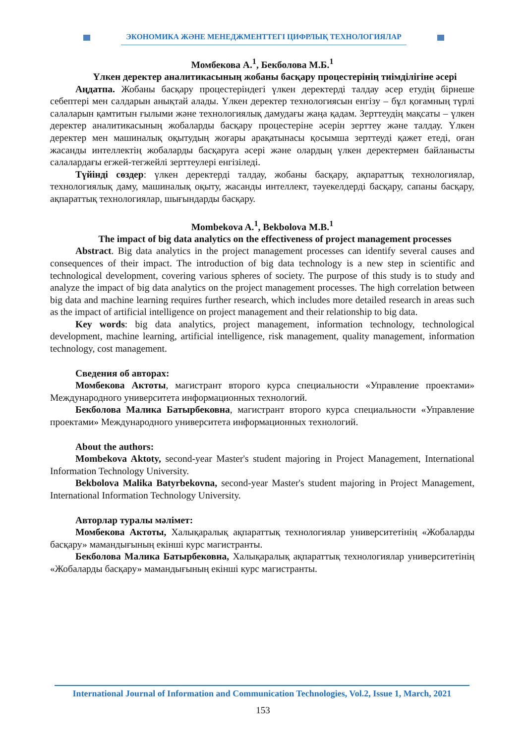ЭКОНОМИКА ЖӘНЕ МЕНЕДЖМЕНТТЕГІ ЦИФРЛЫҚ ТЕХНОЛОГИЯЛАР
Момбекова А.<sup>1</sup>, Бекболова М.Б.<sup>1</sup>
Үлкен деректер аналитикасының жобаны басқару процестерінің тиімділігіне әсері
Аңдатпа. Жобаны басқару процестеріндегі үлкен деректерді талдау әсер етудің бірнеше себептері мен салдарын анықтай алады. Үлкен деректер технологиясын енгізу – бұл қоғамның түрлі салаларын қамтитын ғылыми және технологиялық дамудағы жаңа қадам. Зерттеудің мақсаты – үлкен деректер аналитикасының жобаларды басқару процестеріне әсерін зерттеу және талдау. Үлкен деректер мен машиналық оқытудың жоғары арақатынасы қосымша зерттеуді қажет етеді, оған жасанды интеллектің жобаларды басқаруға әсері және олардың үлкен деректермен байланысты салалардағы егжей-тегжейлі зерттеулері енгізіледі.
Түйінді сөздер: үлкен деректерді талдау, жобаны басқару, ақпараттық технологиялар, технологиялық даму, машиналық оқыту, жасанды интеллект, тәуекелдерді басқару, сапаны басқару, ақпараттық технологиялар, шығындарды басқару.
Mombekova A.<sup>1</sup>, Bekbolova M.B.<sup>1</sup>
The impact of big data analytics on the effectiveness of project management processes
Abstract. Big data analytics in the project management processes can identify several causes and consequences of their impact. The introduction of big data technology is a new step in scientific and technological development, covering various spheres of society. The purpose of this study is to study and analyze the impact of big data analytics on the project management processes. The high correlation between big data and machine learning requires further research, which includes more detailed research in areas such as the impact of artificial intelligence on project management and their relationship to big data.
Key words: big data analytics, project management, information technology, technological development, machine learning, artificial intelligence, risk management, quality management, information technology, cost management.
Сведения об авторах:
Момбекова Актоты, магистрант второго курса специальности «Управление проектами» Международного университета информационных технологий.
Бекболова Малика Батырбековна, магистрант второго курса специальности «Управление проектами» Международного университета информационных технологий.
About the authors:
Mombekova Aktoty, second-year Master's student majoring in Project Management, International Information Technology University.
Bekbolova Malika Batyrbekovna, second-year Master's student majoring in Project Management, International Information Technology University.
Авторлар туралы мәлімет:
Момбекова Актоты, Халықаралық ақпараттық технологиялар университетінің «Жобаларды басқару» мамандығының екінші курс магистранты.
Бекболова Малика Батырбековна, Халықаралық ақпараттық технологиялар университетінің «Жобаларды басқару» мамандығының екінші курс магистранты.
International Journal of Information and Communication Technologies, Vol.2, Issue 1, March, 2021
153